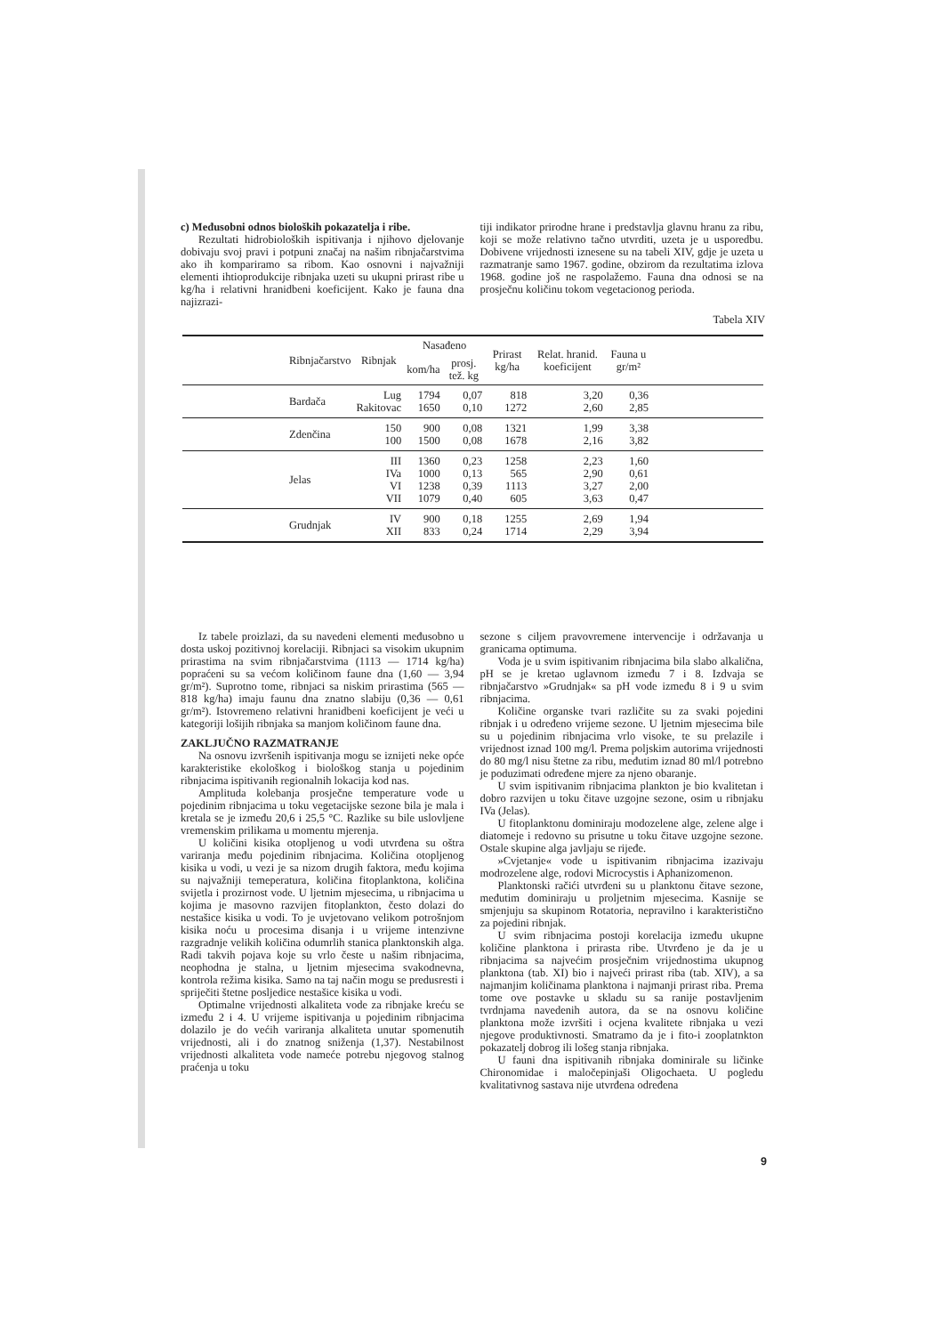c) Međusobni odnos bioloških pokazatelja i ribe.
Rezultati hidrobioloških ispitivanja i njihovo djelovanje dobivaju svoj pravi i potpuni značaj na našim ribnjačarstvima ako ih kompariramo sa ribom. Kao osnovni i najvažniji elementi ihtioprodukcije ribnjaka uzeti su ukupni prirast ribe u kg/ha i relativni hranidbeni koeficijent. Kako je fauna dna najizrazi-
tiji indikator prirodne hrane i predstavlja glavnu hranu za ribu, koji se može relativno tačno utvrditi, uzeta je u usporedbu. Dobivene vrijednosti iznesene su na tabeli XIV, gdje je uzeta u razmatranje samo 1967. godine, obzirom da rezultatima izlova 1968. godine još ne raspolažemo. Fauna dna odnosi se na prosječnu količinu tokom vegetacionog perioda.
Tabela XIV
| Ribnjačarstvo | Ribnjak | Nasađeno | | Prirast kg/ha | Relat. hranid. koeficijent | Fauna u gr/m² | |
| --- | --- | --- | --- | --- | --- | --- | --- |
| | | kom/ha | prosj. tež. kg | | | | |
| Bardača | Lug Rakitovac | 1794 1650 | 0,07 0,10 | 818 1272 | 3,20 2,60 | 0,36 2,85 | |
| Zdenčina | 150 100 | 900 1500 | 0,08 0,08 | 1321 1678 | 1,99 2,16 | 3,38 3,82 | |
| Jelas | III IVa VI VII | 1360 1000 1238 1079 | 0,23 0,13 0,39 0,40 | 1258 565 1113 605 | 2,23 2,90 3,27 3,63 | 1,60 0,61 2,00 0,47 | |
| Grudnjak | IV XII | 900 833 | 0,18 0,24 | 1255 1714 | 2,69 2,29 | 1,94 3,94 | |
Iz tabele proizlazi, da su navedeni elementi međusobno u dosta uskoj pozitivnoj korelaciji. Ribnjaci sa visokim ukupnim prirastima na svim ribnjačarstvima (1113 — 1714 kg/ha) popraćeni su sa većom količinom faune dna (1,60 — 3,94 gr/m²). Suprotno tome, ribnjaci sa niskim prirastima (565 — 818 kg/ha) imaju faunu dna znatno slabiju (0,36 — 0,61 gr/m²). Istovremeno relativni hranidbeni koeficijent je veći u kategoriji lošijih ribnjaka sa manjom količinom faune dna.
ZAKLJUČNO RAZMATRANJE
Na osnovu izvršenih ispitivanja mogu se iznijeti neke opće karakteristike ekološkog i biološkog stanja u pojedinim ribnjacima ispitivanih regionalnih lokacija kod nas.
Amplituda kolebanja prosječne temperature vode u pojedinim ribnjacima u toku vegetacijske sezone bila je mala i kretala se je između 20,6 i 25,5 °C. Razlike su bile uslovljene vremenskim prilikama u momentu mjerenja.
U količini kisika otopljenog u vodi utvrđena su oštra variranja među pojedinim ribnjacima. Količina otopljenog kisika u vodi, u vezi je sa nizom drugih faktora, među kojima su najvažniji temeperatura, količina fitoplanktona, količina svijetla i prozirnost vode. U ljetnim mjesecima, u ribnjacima u kojima je masovno razvijen fitoplankton, često dolazi do nestašice kisika u vodi. To je uvjetovano velikom potrošnjom kisika noću u procesima disanja i u vrijeme intenzivne razgradnje velikih količina odumrlih stanica planktonskih alga. Radi takvih pojava koje su vrlo česte u našim ribnjacima, neophodna je stalna, u ljetnim mjesecima svakodnevna, kontrola režima kisika. Samo na taj način mogu se predusresti i spriječiti štetne posljedice nestašice kisika u vodi.
Optimalne vrijednosti alkaliteta vode za ribnjake kreću se između 2 i 4. U vrijeme ispitivanja u pojedinim ribnjacima dolazilo je do većih variranja alkaliteta unutar spomenutih vrijednosti, ali i do znatnog sniženja (1,37). Nestabilnost vrijednosti alkaliteta vode nameće potrebu njegovog stalnog praćenja u toku
sezone s ciljem pravovremene intervencije i održavanja u granicama optimuma.
Voda je u svim ispitivanim ribnjacima bila slabo alkalična, pH se je kretao uglavnom između 7 i 8. Izdvaja se ribnjačarstvo »Grudnjak« sa pH vode između 8 i 9 u svim ribnjacima.
Količine organske tvari različite su za svaki pojedini ribnjak i u određeno vrijeme sezone. U ljetnim mjesecima bile su u pojedinim ribnjacima vrlo visoke, te su prelazile i vrijednost iznad 100 mg/l. Prema poljskim autorima vrijednosti do 80 mg/l nisu štetne za ribu, međutim iznad 80 ml/l potrebno je poduzimati određene mjere za njeno obaranje.
U svim ispitivanim ribnjacima plankton je bio kvalitetan i dobro razvijen u toku čitave uzgojne sezone, osim u ribnjaku IVa (Jelas).
U fitoplanktonu dominiraju modozelene alge, zelene alge i diatomeje i redovno su prisutne u toku čitave uzgojne sezone. Ostale skupine alga javljaju se rijeđe.
»Cvjetanje« vode u ispitivanim ribnjacima izazivaju modrozelene alge, rodovi Microcystis i Aphanizomenon.
Planktonski račići utvrđeni su u planktonu čitave sezone, međutim dominiraju u proljetnim mjesecima. Kasnije se smjenjuju sa skupinom Rotatoria, nepravilno i karakteristično za pojedini ribnjak.
U svim ribnjacima postoji korelacija između ukupne količine planktona i prirasta ribe. Utvrđeno je da je u ribnjacima sa najvećim prosječnim vrijednostima ukupnog planktona (tab. XI) bio i najveći prirast riba (tab. XIV), a sa najmanjim količinama planktona i najmanji prirast riba. Prema tome ove postavke u skladu su sa ranije postavljenim tvrdnjama navedenih autora, da se na osnovu količine planktona može izvršiti i ocjena kvalitete ribnjaka u vezi njegove produktivnosti. Smatramo da je i fito-i zooplatnkton pokazatelj dobrog ili lošeg stanja ribnjaka.
U fauni dna ispitivanih ribnjaka dominirale su ličinke Chironomidae i maločepinjaši Oligochaeta. U pogledu kvalitativnog sastava nije utvrđena određena
9